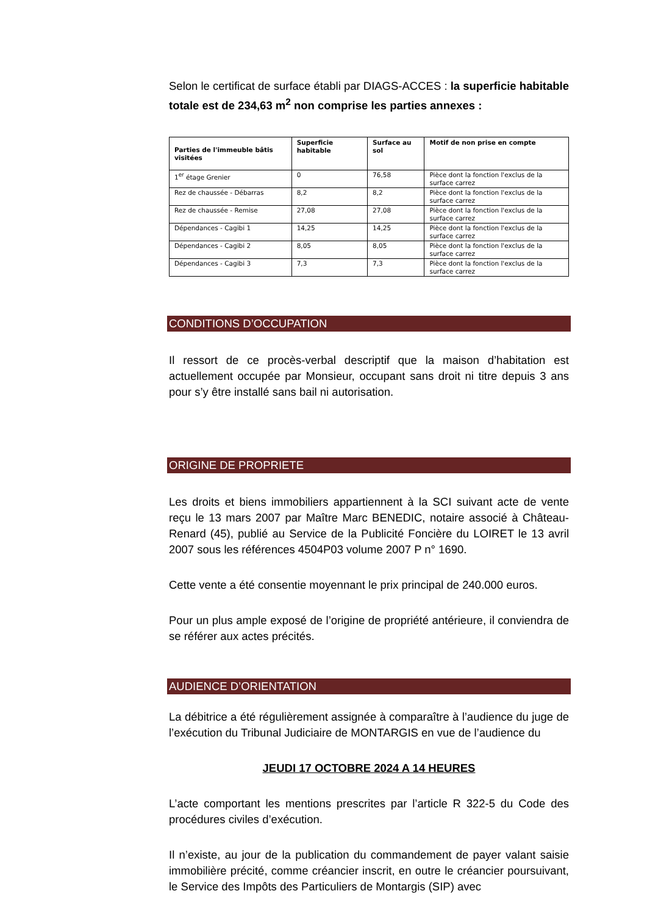Selon le certificat de surface établi par DIAGS-ACCES : la superficie habitable totale est de 234,63 m<sup>2</sup> non comprise les parties annexes :
| Parties de l'immeuble bâtis visitées | Superficie habitable | Surface au sol | Motif de non prise en compte |
| --- | --- | --- | --- |
| 1<sup>er</sup> étage Grenier | 0 | 76,58 | Pièce dont la fonction l'exclus de la surface carrez |
| Rez de chaussée - Débarras | 8,2 | 8,2 | Pièce dont la fonction l'exclus de la surface carrez |
| Rez de chaussée - Remise | 27,08 | 27,08 | Pièce dont la fonction l'exclus de la surface carrez |
| Dépendances - Cagibi 1 | 14,25 | 14,25 | Pièce dont la fonction l'exclus de la surface carrez |
| Dépendances - Cagibi 2 | 8,05 | 8,05 | Pièce dont la fonction l'exclus de la surface carrez |
| Dépendances - Cagibi 3 | 7,3 | 7,3 | Pièce dont la fonction l'exclus de la surface carrez |
CONDITIONS D’OCCUPATION
Il ressort de ce procès-verbal descriptif que la maison d’habitation est actuellement occupée par Monsieur, occupant sans droit ni titre depuis 3 ans pour s’y être installé sans bail ni autorisation.
ORIGINE DE PROPRIETE
Les droits et biens immobiliers appartiennent à la SCI suivant acte de vente reçu le 13 mars 2007 par Maître Marc BENEDIC, notaire associé à Château-Renard (45), publié au Service de la Publicité Foncière du LOIRET le 13 avril 2007 sous les références 4504P03 volume 2007 P n° 1690.
Cette vente a été consentie moyennant le prix principal de 240.000 euros.
Pour un plus ample exposé de l’origine de propriété antérieure, il conviendra de se référer aux actes précités.
AUDIENCE D’ORIENTATION
La débitrice a été régulièrement assignée à comparaître à l’audience du juge de l’exécution du Tribunal Judiciaire de MONTARGIS en vue de l’audience du
JEUDI 17 OCTOBRE 2024 A 14 HEURES
L’acte comportant les mentions prescrites par l’article R 322-5 du Code des procédures civiles d’exécution.
Il n’existe, au jour de la publication du commandement de payer valant saisie immobilière précité, comme créancier inscrit, en outre le créancier poursuivant, le Service des Impôts des Particuliers de Montargis (SIP) avec